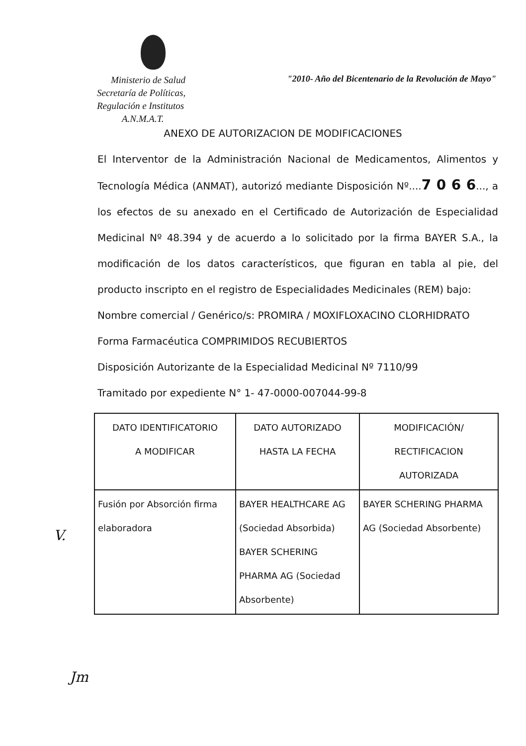Ministerio de Salud
Secretaría de Políticas,
Regulación e Institutos
A.N.M.A.T.
"2010- Año del Bicentenario de la Revolución de Mayo"
ANEXO DE AUTORIZACION DE MODIFICACIONES
El Interventor de la Administración Nacional de Medicamentos, Alimentos y Tecnología Médica (ANMAT), autorizó mediante Disposición Nº....7 0 6 6..., a los efectos de su anexado en el Certificado de Autorización de Especialidad Medicinal Nº 48.394 y de acuerdo a lo solicitado por la firma BAYER S.A., la modificación de los datos característicos, que figuran en tabla al pie, del producto inscripto en el registro de Especialidades Medicinales (REM) bajo:
Nombre comercial / Genérico/s: PROMIRA / MOXIFLOXACINO CLORHIDRATO
Forma Farmacéutica COMPRIMIDOS RECUBIERTOS
Disposición Autorizante de la Especialidad Medicinal Nº 7110/99
Tramitado por expediente N° 1- 47-0000-007044-99-8
| DATO IDENTIFICATORIO A MODIFICAR | DATO AUTORIZADO HASTA LA FECHA | MODIFICACIÓN/ RECTIFICACION AUTORIZADA |
| --- | --- | --- |
| Fusión por Absorción firma elaboradora | BAYER HEALTHCARE AG (Sociedad Absorbida) BAYER SCHERING PHARMA AG (Sociedad Absorbente) | BAYER SCHERING PHARMA AG (Sociedad Absorbente) |
V.
Jm